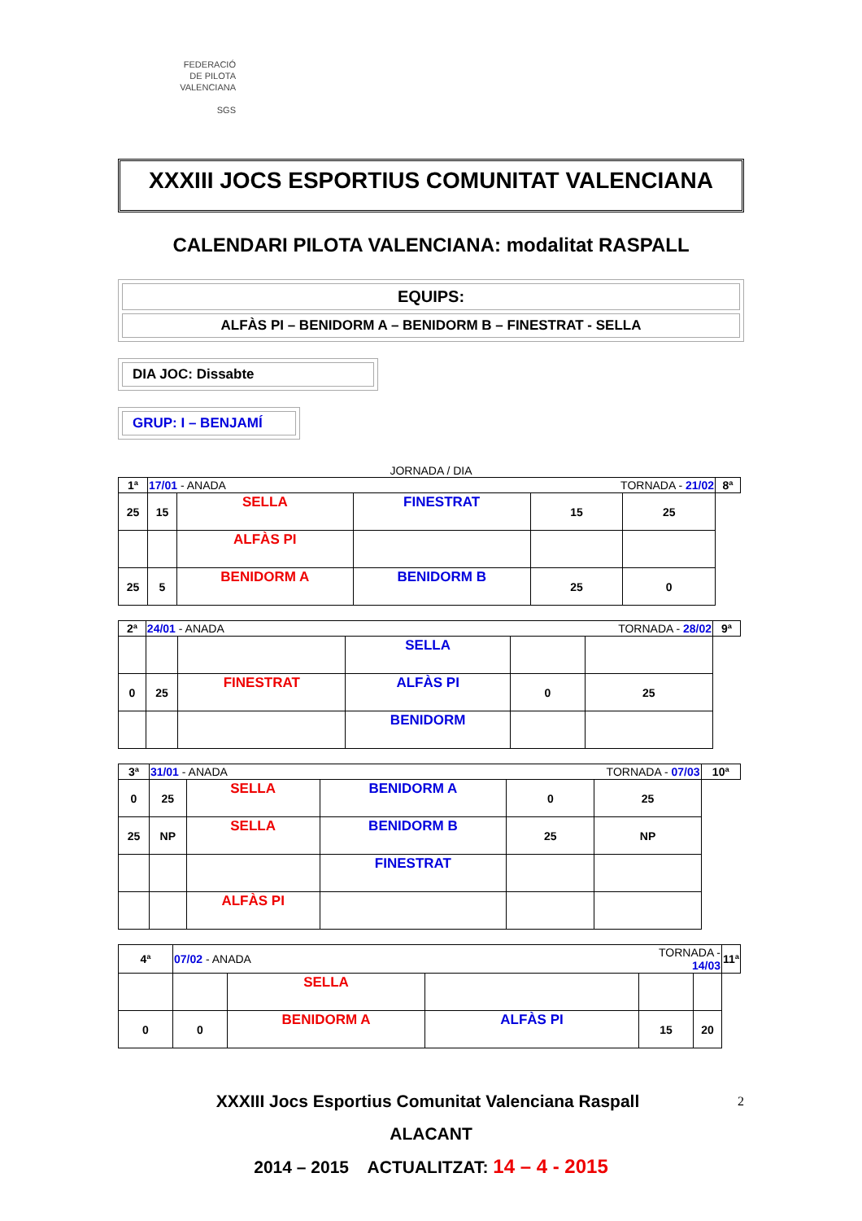FEDERACIÓ
DE PILOTA
VALENCIANA
SGS
XXXIII JOCS ESPORTIUS COMUNITAT VALENCIANA
CALENDARI PILOTA VALENCIANA: modalitat RASPALL
EQUIPS:
ALFÀS PI – BENIDORM A – BENIDORM B – FINESTRAT - SELLA
DIA JOC: Dissabte
GRUP: I – BENJAMÍ
JORNADA / DIA
| 1ª | 17/01 - ANADA | | | TORNADA - 21/02 | | 8ª |
| 25 | 15 | SELLA | FINESTRAT | 15 | 25 | |
| | | ALFÀS PI | | | | |
| 25 | 5 | BENIDORM A | BENIDORM B | 25 | 0 | |
| 2ª | 24/01 - ANADA | | | TORNADA - 28/02 | | 9ª |
| | | | SELLA | | | |
| 0 | 25 | FINESTRAT | ALFÀS PI | 0 | 25 | |
| | | | BENIDORM | | | |
| 3ª | 31/01 - ANADA | | | TORNADA - 07/03 | | 10ª |
| 0 | 25 | SELLA | BENIDORM A | 0 | 25 | |
| 25 | NP | SELLA | BENIDORM B | 25 | NP | |
| | | | FINESTRAT | | | |
| | | ALFÀS PI | | | | |
| 4ª | 07/02 - ANADA | | | TORNADA - 14/03 | | 11ª |
| | | SELLA | | | | |
| 0 | 0 | BENIDORM A | ALFÀS PI | 15 | 20 | |
XXXIII Jocs Esportius Comunitat Valenciana Raspall 2
ALACANT
2014 – 2015 ACTUALITZAT: 14 – 4 - 2015